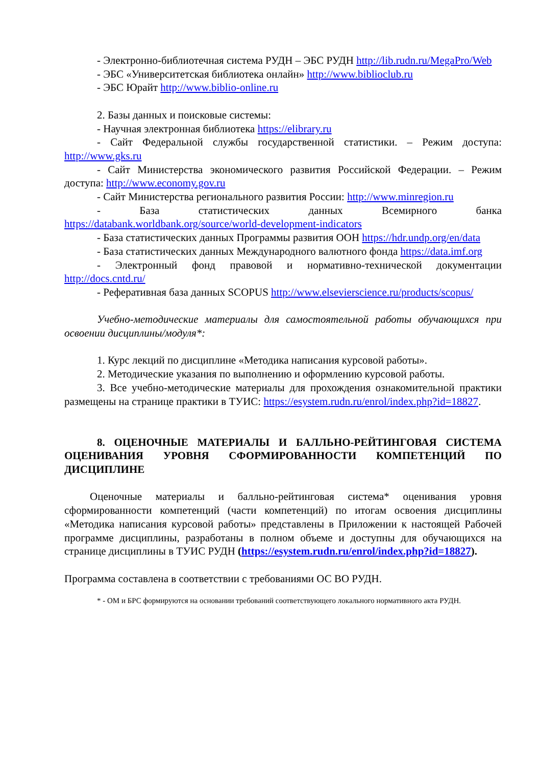- Электронно-библиотечная система РУДН – ЭБС РУДН http://lib.rudn.ru/MegaPro/Web
- ЭБС «Университетская библиотека онлайн» http://www.biblioclub.ru
- ЭБС Юрайт http://www.biblio-online.ru
2. Базы данных и поисковые системы:
- Научная электронная библиотека https://elibrary.ru
- Сайт Федеральной службы государственной статистики. – Режим доступа: http://www.gks.ru
- Сайт Министерства экономического развития Российской Федерации. – Режим доступа: http://www.economy.gov.ru
- Сайт Министерства регионального развития России: http://www.minregion.ru
- База статистических данных Всемирного банка https://databank.worldbank.org/source/world-development-indicators
- База статистических данных Программы развития ООН https://hdr.undp.org/en/data
- База статистических данных Международного валютного фонда https://data.imf.org
- Электронный фонд правовой и нормативно-технической документации http://docs.cntd.ru/
- Реферативная база данных SCOPUS http://www.elsevierscience.ru/products/scopus/
Учебно-методические материалы для самостоятельной работы обучающихся при освоении дисциплины/модуля*:
1. Курс лекций по дисциплине «Методика написания курсовой работы».
2. Методические указания по выполнению и оформлению курсовой работы.
3. Все учебно-методические материалы для прохождения ознакомительной практики размещены на странице практики в ТУИС: https://esystem.rudn.ru/enrol/index.php?id=18827.
8. ОЦЕНОЧНЫЕ МАТЕРИАЛЫ И БАЛЛЬНО-РЕЙТИНГОВАЯ СИСТЕМА ОЦЕНИВАНИЯ УРОВНЯ СФОРМИРОВАННОСТИ КОМПЕТЕНЦИЙ ПО ДИСЦИПЛИНЕ
Оценочные материалы и балльно-рейтинговая система* оценивания уровня сформированности компетенций (части компетенций) по итогам освоения дисциплины «Методика написания курсовой работы» представлены в Приложении к настоящей Рабочей программе дисциплины, разработаны в полном объеме и доступны для обучающихся на странице дисциплины в ТУИС РУДН (https://esystem.rudn.ru/enrol/index.php?id=18827).
Программа составлена в соответствии с требованиями ОС ВО РУДН.
* - ОМ и БРС формируются на основании требований соответствующего локального нормативного акта РУДН.